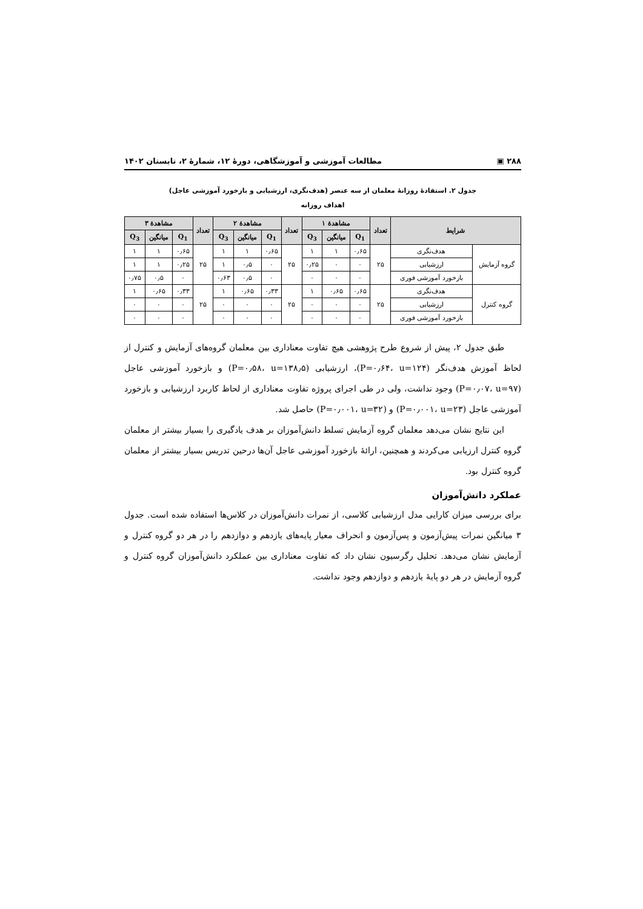۲۸۸ ▣ مطالعات آموزشی و آموزشگاهی، دورهٔ ۱۲، شمارهٔ ۲، تابستان ۱۴۰۲
جدول ۲. استفادهٔ روزانهٔ معلمان از سه عنصر (هدف‌نگری، ارزشیابی و بازخورد آموزشی عاجل)
اهداف روزانه
| شرایط | | تعداد | مشاهدهٔ ۱ | | | تعداد | مشاهدهٔ ۲ | | | تعداد | مشاهدهٔ ۳ | | |
| --- | --- | --- | --- | --- | --- | --- | --- | --- | --- | --- | --- | --- | --- |
| | | | Q<sub>1</sub> | میانگین | Q<sub>3</sub> | | Q<sub>1</sub> | میانگین | Q<sub>3</sub> | | Q<sub>1</sub> | میانگین | Q<sub>3</sub> |
| گروه آزمایش | هدف‌نگری | ۲۵ | ۰٫۶۵ | ۱ | ۱ | ۲۵ | ۰٫۶۵ | ۱ | ۱ | ۲۵ | ۰٫۶۵ | ۱ | ۱ |
| | ارزشیابی | | ۰ | ۰ | ۰٫۲۵ | | ۰ | ۰٫۵ | ۱ | | ۰٫۲۵ | ۱ | ۱ |
| | بازخورد آموزشی فوری | | ۰ | ۰ | ۰ | | ۰ | ۰٫۵ | ۰٫۶۳ | | ۰ | ۰٫۵ | ۰٫۷۵ |
| گروه کنترل | هدف‌نگری | ۲۵ | ۰٫۶۵ | ۰٫۶۵ | ۱ | ۲۵ | ۰٫۳۳ | ۰٫۶۵ | ۱ | ۲۵ | ۰٫۳۳ | ۰٫۶۵ | ۱ |
| | ارزشیابی | | ۰ | ۰ | ۰ | | ۰ | ۰ | ۰ | | ۰ | ۰ | ۰ |
| | بازخورد آموزشی فوری | | ۰ | ۰ | ۰ | | ۰ | ۰ | ۰ | | ۰ | ۰ | ۰ |
طبق جدول ۲، پیش از شروع طرح پژوهشی هیچ تفاوت معناداری بین معلمان گروه‌های آزمایش و کنترل از لحاظ آموزش هدف‌نگر (P=۰٫۶۴، u=۱۲۴)، ارزشیابی (P=۰٫۵۸، u=۱۳۸٫۵) و بازخورد آموزشی عاجل (P=۰٫۰۷، u=۹۷) وجود نداشت، ولی در طی اجرای پروژه تفاوت معناداری از لحاظ کاربرد ارزشیابی و بازخورد آموزشی عاجل (P=۰٫۰۰۱، u=۲۳) و (P=۰٫۰۰۱، u=۳۲) حاصل شد.
این نتایج نشان می‌دهد معلمان گروه آزمایش تسلط دانش‌آموزان بر هدف یادگیری را بسیار بیشتر از معلمان گروه کنترل ارزیابی می‌کردند و همچنین، ارائهٔ بازخورد آموزشی عاجل آن‌ها درحین تدریس بسیار بیشتر از معلمان گروه کنترل بود.
عملکرد دانش‌آموزان
برای بررسی میزان کارایی مدل ارزشیابی کلاسی، از نمرات دانش‌آموزان در کلاس‌ها استفاده شده است. جدول ۳ میانگین نمرات پیش‌آزمون و پس‌آزمون و انحراف معیار پایه‌های یازدهم و دوازدهم را در هر دو گروه کنترل و آزمایش نشان می‌دهد. تحلیل رگرسیون نشان داد که تفاوت معناداری بین عملکرد دانش‌آموزان گروه کنترل و گروه آزمایش در هر دو پایهٔ یازدهم و دوازدهم وجود نداشت.